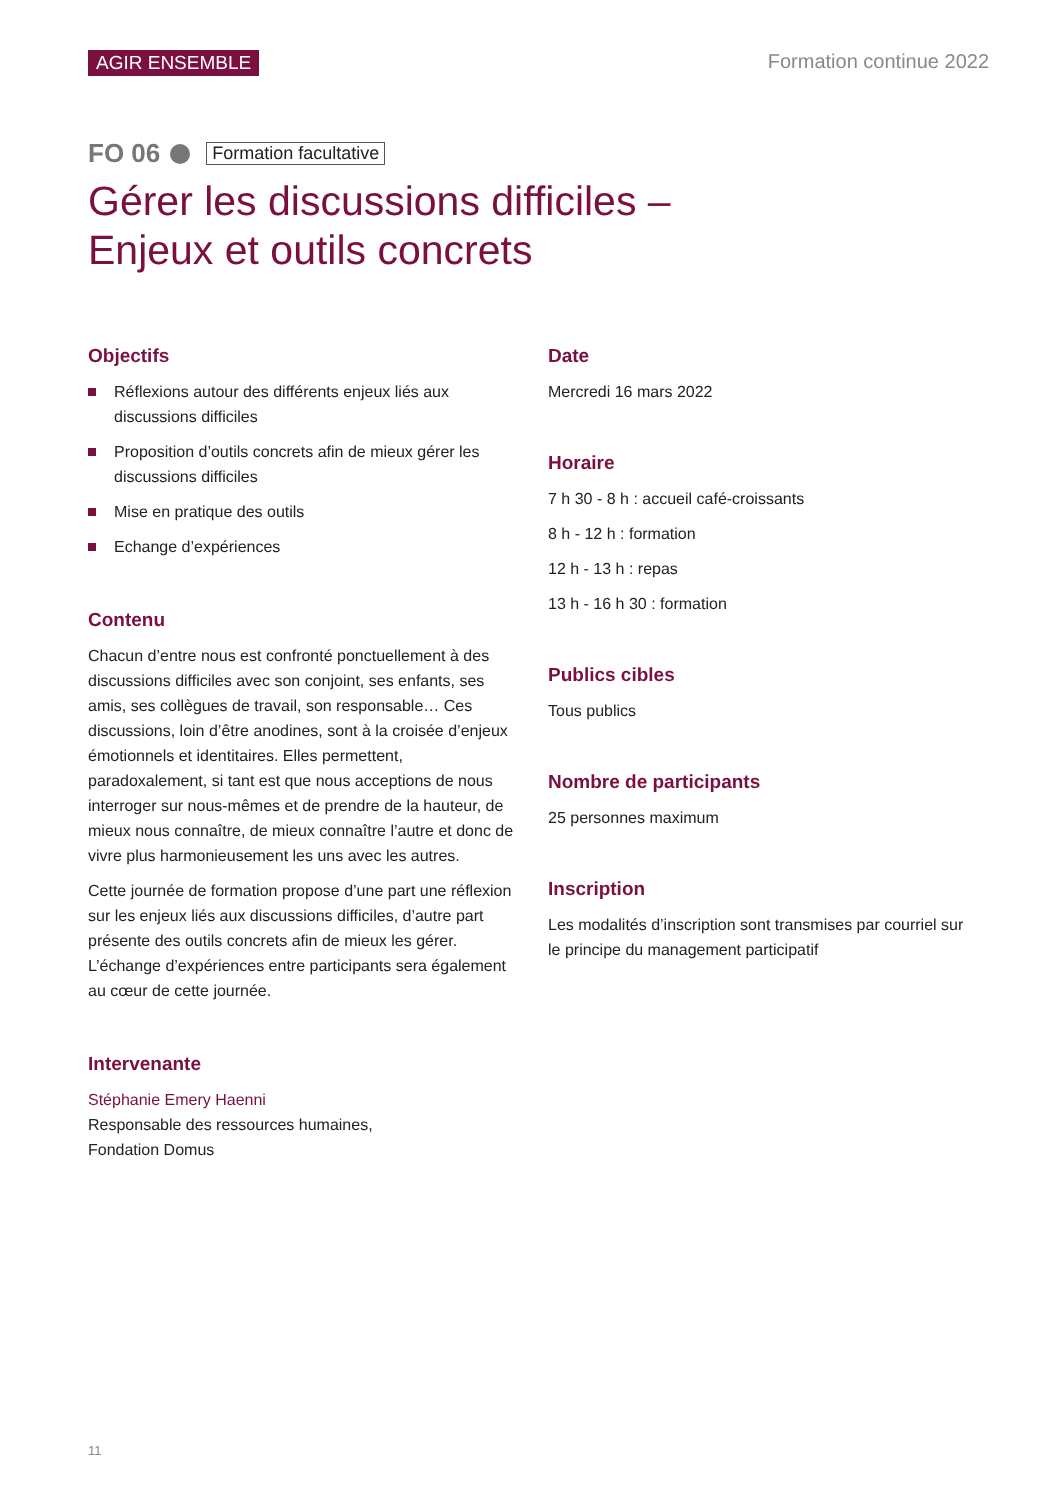AGIR ENSEMBLE Formation continue 2022
FO 06 Formation facultative
Gérer les discussions difficiles –
Enjeux et outils concrets
Objectifs
Réflexions autour des différents enjeux liés aux discussions difficiles
Proposition d’outils concrets afin de mieux gérer les discussions difficiles
Mise en pratique des outils
Echange d’expériences
Contenu
Chacun d’entre nous est confronté ponctuellement à des discussions difficiles avec son conjoint, ses enfants, ses amis, ses collègues de travail, son responsable… Ces discussions, loin d’être anodines, sont à la croisée d’enjeux émotionnels et identitaires. Elles permettent, paradoxalement, si tant est que nous acceptions de nous interroger sur nous-mêmes et de prendre de la hauteur, de mieux nous connaître, de mieux connaître l’autre et donc de vivre plus harmonieusement les uns avec les autres.
Cette journée de formation propose d’une part une réflexion sur les enjeux liés aux discussions difficiles, d’autre part présente des outils concrets afin de mieux les gérer. L’échange d’expériences entre participants sera également au cœur de cette journée.
Intervenante
Stéphanie Emery Haenni
Responsable des ressources humaines,
Fondation Domus
Date
Mercredi 16 mars 2022
Horaire
7 h 30 - 8 h : accueil café-croissants
8 h - 12 h : formation
12 h - 13 h : repas
13 h - 16 h 30 : formation
Publics cibles
Tous publics
Nombre de participants
25 personnes maximum
Inscription
Les modalités d’inscription sont transmises par courriel sur le principe du management participatif
11